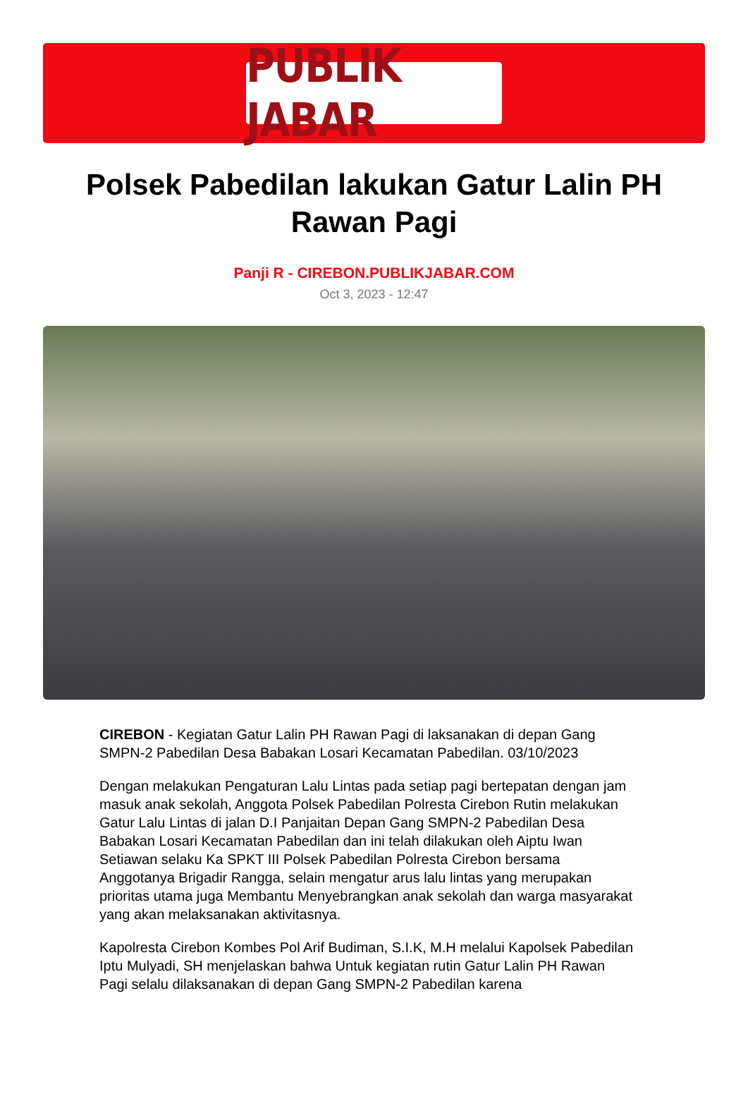PUBLIK JABAR
Polsek Pabedilan lakukan Gatur Lalin PH Rawan Pagi
Panji R - CIREBON.PUBLIKJABAR.COM
Oct 3, 2023 - 12:47
CIREBON - Kegiatan Gatur Lalin PH Rawan Pagi di laksanakan di depan Gang SMPN-2 Pabedilan Desa Babakan Losari Kecamatan Pabedilan. 03/10/2023
Dengan melakukan Pengaturan Lalu Lintas pada setiap pagi bertepatan dengan jam masuk anak sekolah, Anggota Polsek Pabedilan Polresta Cirebon Rutin melakukan Gatur Lalu Lintas di jalan D.I Panjaitan Depan Gang SMPN-2 Pabedilan Desa Babakan Losari Kecamatan Pabedilan dan ini telah dilakukan oleh Aiptu Iwan Setiawan selaku Ka SPKT III Polsek Pabedilan Polresta Cirebon bersama Anggotanya Brigadir Rangga, selain mengatur arus lalu lintas yang merupakan prioritas utama juga Membantu Menyebrangkan anak sekolah dan warga masyarakat yang akan melaksanakan aktivitasnya.
Kapolresta Cirebon Kombes Pol Arif Budiman, S.I.K, M.H melalui Kapolsek Pabedilan Iptu Mulyadi, SH menjelaskan bahwa Untuk kegiatan rutin Gatur Lalin PH Rawan Pagi selalu dilaksanakan di depan Gang SMPN-2 Pabedilan karena